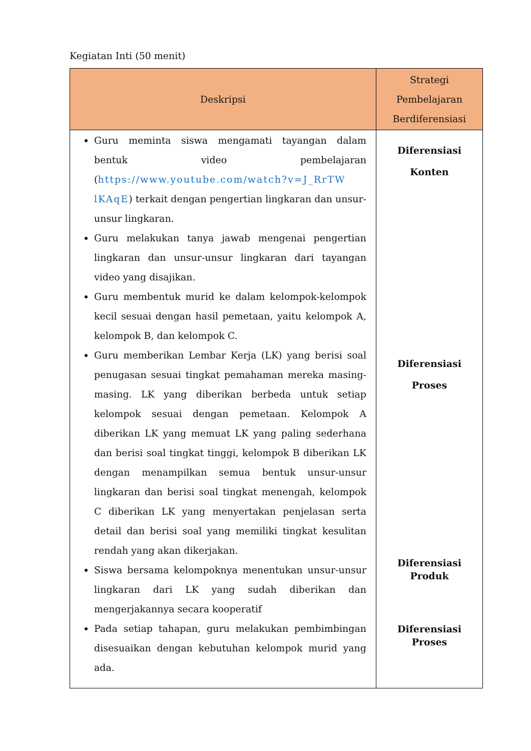Kegiatan Inti (50 menit)
| Deskripsi | Strategi Pembelajaran Berdiferensiasi |
| --- | --- |
| Guru meminta siswa mengamati tayangan dalam bentuk video pembelajaran ( https://www.youtube.com/watch?v=J_RrTW lKAqE ) terkait dengan pengertian lingkaran dan unsur-unsur lingkaran. Guru melakukan tanya jawab mengenai pengertian lingkaran dan unsur-unsur lingkaran dari tayangan video yang disajikan. Guru membentuk murid ke dalam kelompok-kelompok kecil sesuai dengan hasil pemetaan, yaitu kelompok A, kelompok B, dan kelompok C. Guru memberikan Lembar Kerja (LK) yang berisi soal penugasan sesuai tingkat pemahaman mereka masing-masing. LK yang diberikan berbeda untuk setiap kelompok sesuai dengan pemetaan. Kelompok A diberikan LK yang memuat LK yang paling sederhana dan berisi soal tingkat tinggi, kelompok B diberikan LK dengan menampilkan semua bentuk unsur-unsur lingkaran dan berisi soal tingkat menengah, kelompok C diberikan LK yang menyertakan penjelasan serta detail dan berisi soal yang memiliki tingkat kesulitan rendah yang akan dikerjakan. Siswa bersama kelompoknya menentukan unsur-unsur lingkaran dari LK yang sudah diberikan dan mengerjakannya secara kooperatif Pada setiap tahapan, guru melakukan pembimbingan disesuaikan dengan kebutuhan kelompok murid yang ada. | Diferensiasi Konten Diferensiasi Proses Diferensiasi Produk Diferensiasi Proses |